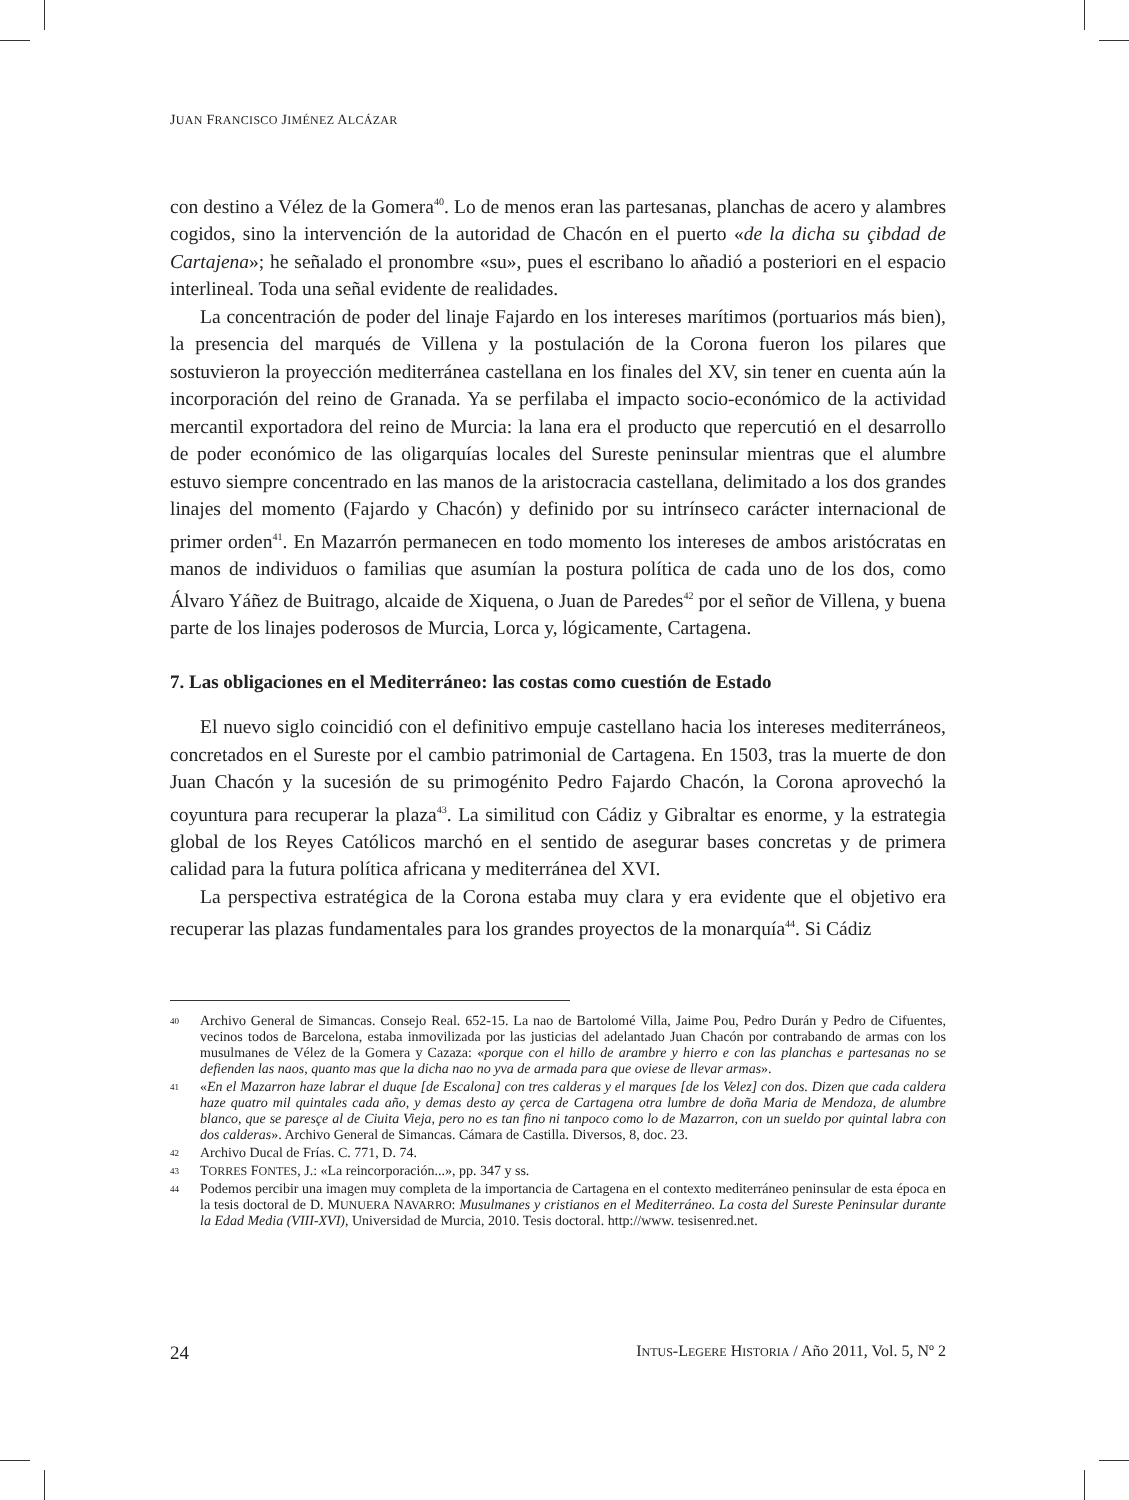JUAN FRANCISCO JIMÉNEZ ALCÁZAR
con destino a Vélez de la Gomera<sup>40</sup>. Lo de menos eran las partesanas, planchas de acero y alambres cogidos, sino la intervención de la autoridad de Chacón en el puerto «de la dicha su çibdad de Cartajena»; he señalado el pronombre «su», pues el escribano lo añadió a posteriori en el espacio interlineal. Toda una señal evidente de realidades.
La concentración de poder del linaje Fajardo en los intereses marítimos (portuarios más bien), la presencia del marqués de Villena y la postulación de la Corona fueron los pilares que sostuvieron la proyección mediterránea castellana en los finales del XV, sin tener en cuenta aún la incorporación del reino de Granada. Ya se perfilaba el impacto socio-económico de la actividad mercantil exportadora del reino de Murcia: la lana era el producto que repercutió en el desarrollo de poder económico de las oligarquías locales del Sureste peninsular mientras que el alumbre estuvo siempre concentrado en las manos de la aristocracia castellana, delimitado a los dos grandes linajes del momento (Fajardo y Chacón) y definido por su intrínseco carácter internacional de primer orden<sup>41</sup>. En Mazarrón permanecen en todo momento los intereses de ambos aristócratas en manos de individuos o familias que asumían la postura política de cada uno de los dos, como Álvaro Yáñez de Buitrago, alcaide de Xiquena, o Juan de Paredes<sup>42</sup> por el señor de Villena, y buena parte de los linajes poderosos de Murcia, Lorca y, lógicamente, Cartagena.
7. Las obligaciones en el Mediterráneo: las costas como cuestión de Estado
El nuevo siglo coincidió con el definitivo empuje castellano hacia los intereses mediterráneos, concretados en el Sureste por el cambio patrimonial de Cartagena. En 1503, tras la muerte de don Juan Chacón y la sucesión de su primogénito Pedro Fajardo Chacón, la Corona aprovechó la coyuntura para recuperar la plaza<sup>43</sup>. La similitud con Cádiz y Gibraltar es enorme, y la estrategia global de los Reyes Católicos marchó en el sentido de asegurar bases concretas y de primera calidad para la futura política africana y mediterránea del XVI.
La perspectiva estratégica de la Corona estaba muy clara y era evidente que el objetivo era recuperar las plazas fundamentales para los grandes proyectos de la monarquía<sup>44</sup>. Si Cádiz
40 Archivo General de Simancas. Consejo Real. 652-15. La nao de Bartolomé Villa, Jaime Pou, Pedro Durán y Pedro de Cifuentes, vecinos todos de Barcelona, estaba inmovilizada por las justicias del adelantado Juan Chacón por contrabando de armas con los musulmanes de Vélez de la Gomera y Cazaza: «porque con el hillo de arambre y hierro e con las planchas e partesanas no se defienden las naos, quanto mas que la dicha nao no yva de armada para que oviese de llevar armas».
41 «En el Mazarron haze labrar el duque [de Escalona] con tres calderas y el marques [de los Velez] con dos. Dizen que cada caldera haze quatro mil quintales cada año, y demas desto ay çerca de Cartagena otra lumbre de doña Maria de Mendoza, de alumbre blanco, que se paresçe al de Ciuita Vieja, pero no es tan fino ni tanpoco como lo de Mazarron, con un sueldo por quintal labra con dos calderas». Archivo General de Simancas. Cámara de Castilla. Diversos, 8, doc. 23.
42 Archivo Ducal de Frías. C. 771, D. 74.
43 TORRES FONTES, J.: «La reincorporación...», pp. 347 y ss.
44 Podemos percibir una imagen muy completa de la importancia de Cartagena en el contexto mediterráneo peninsular de esta época en la tesis doctoral de D. MUNUERA NAVARRO: Musulmanes y cristianos en el Mediterráneo. La costa del Sureste Peninsular durante la Edad Media (VIII-XVI), Universidad de Murcia, 2010. Tesis doctoral. http://www. tesisenred.net.
24 INTUS-LEGERE HISTORIA / Año 2011, Vol. 5, Nº 2